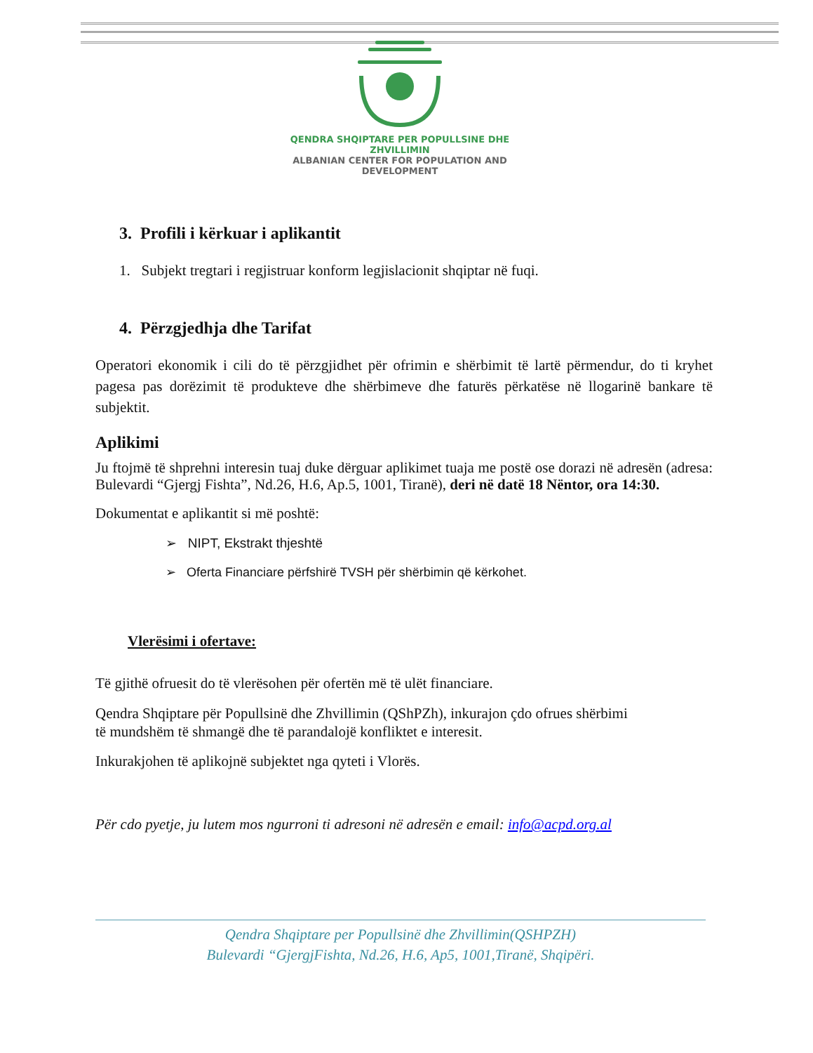QENDRA SHQIPTARE PER POPULLSINE DHE ZHVILLIMIN
ALBANIAN CENTER FOR POPULATION AND DEVELOPMENT
3. Profili i kërkuar i aplikantit
1. Subjekt tregtari i regjistruar konform legjislacionit shqiptar në fuqi.
4. Përzgjedhja dhe Tarifat
Operatori ekonomik i cili do të përzgjidhet për ofrimin e shërbimit të lartë përmendur, do ti kryhet pagesa pas dorëzimit të produkteve dhe shërbimeve dhe faturës përkatëse në llogarinë bankare të subjektit.
Aplikimi
Ju ftojmë të shprehni interesin tuaj duke dërguar aplikimet tuaja me postë ose dorazi në adresën (adresa: Bulevardi “Gjergj Fishta”, Nd.26, H.6, Ap.5, 1001, Tiranë), deri në datë 18 Nëntor, ora 14:30.
Dokumentat e aplikantit si më poshtë:
➢ NIPT, Ekstrakt thjeshtë
➢ Oferta Financiare përfshirë TVSH për shërbimin që kërkohet.
Vlerësimi i ofertave:
Të gjithë ofruesit do të vlerësohen për ofertën më të ulët financiare.
Qendra Shqiptare për Popullsinë dhe Zhvillimin (QShPZh), inkurajon çdo ofrues shërbimi
të mundshëm të shmangë dhe të parandalojë konfliktet e interesit.
Inkurakjohen të aplikojnë subjektet nga qyteti i Vlorës.
Për cdo pyetje, ju lutem mos ngurroni ti adresoni në adresën e email: info@acpd.org.al
Qendra Shqiptare per Popullsinë dhe Zhvillimin(QSHPZH)
Bulevardi “GjergjFishta, Nd.26, H.6, Ap5, 1001,Tiranë, Shqipëri.